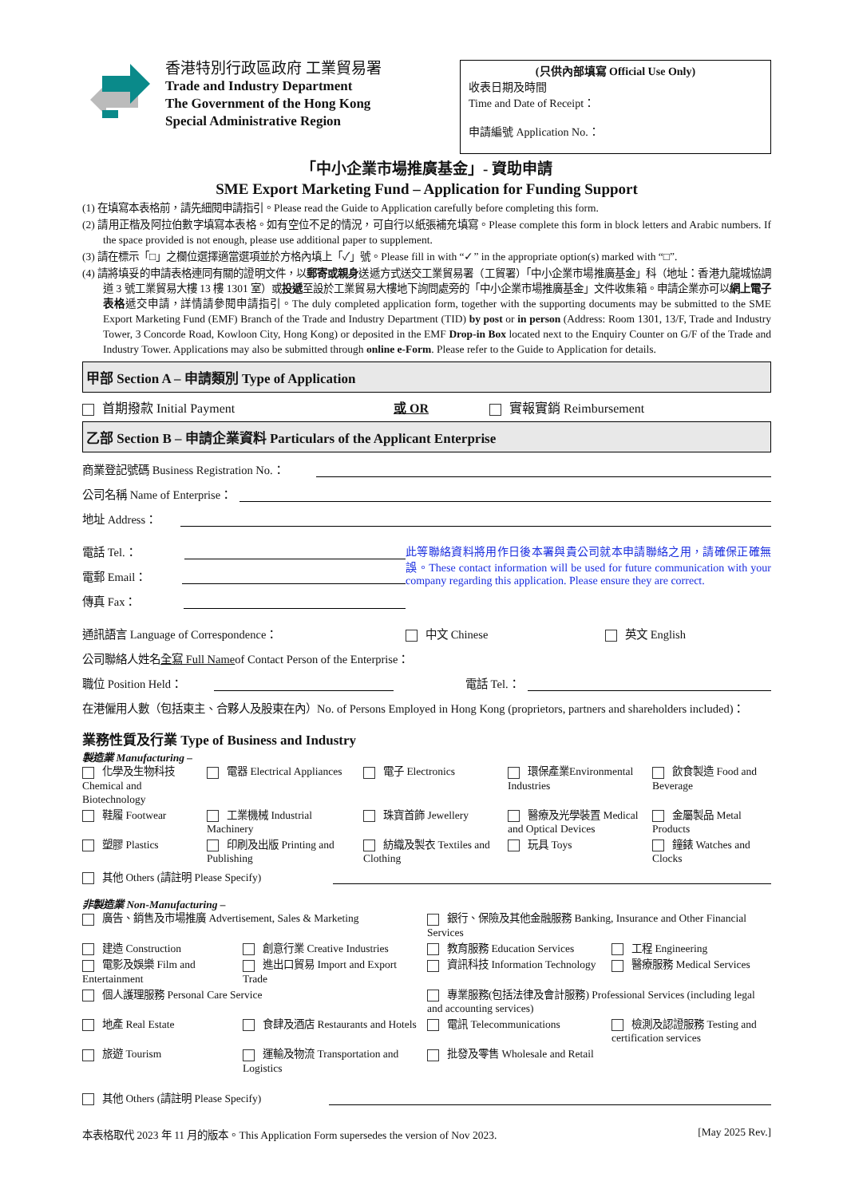香港特別行政區政府 工業貿易署
Trade and Industry Department
The Government of the Hong Kong
Special Administrative Region
(只供內部填寫 Official Use Only)
收表日期及時間
Time and Date of Receipt：
申請編號 Application No.：
「中小企業市場推廣基金」- 資助申請
SME Export Marketing Fund – Application for Funding Support
(1) 在填寫本表格前，請先細閱申請指引。Please read the Guide to Application carefully before completing this form.
(2) 請用正楷及阿拉伯數字填寫本表格。如有空位不足的情況，可自行以紙張補充填寫。Please complete this form in block letters and Arabic numbers. If the space provided is not enough, please use additional paper to supplement.
(3) 請在標示「□」之欄位選擇適當選項並於方格內填上「✓」號。Please fill in with “✓” in the appropriate option(s) marked with “□”.
(4) 請將填妥的申請表格連同有關的證明文件，以郵寄或親身送遞方式送交工業貿易署（工貿署）「中小企業市場推廣基金」科（地址：香港九龍城協調道 3 號工業貿易大樓 13 樓 1301 室）或投遞至設於工業貿易大樓地下詢問處旁的「中小企業市場推廣基金」文件收集箱。申請企業亦可以網上電子表格遞交申請，詳情請參閱申請指引。The duly completed application form, together with the supporting documents may be submitted to the SME Export Marketing Fund (EMF) Branch of the Trade and Industry Department (TID) by post or in person (Address: Room 1301, 13/F, Trade and Industry Tower, 3 Concorde Road, Kowloon City, Hong Kong) or deposited in the EMF Drop-in Box located next to the Enquiry Counter on G/F of the Trade and Industry Tower. Applications may also be submitted through online e-Form. Please refer to the Guide to Application for details.
甲部 Section A – 申請類別 Type of Application
首期撥款 Initial Payment 或 OR 實報實銷 Reimbursement
乙部 Section B – 申請企業資料 Particulars of the Applicant Enterprise
商業登記號碼 Business Registration No.：
公司名稱 Name of Enterprise：
地址 Address：
電話 Tel.：
電郵 Email：
傳真 Fax：
此等聯絡資料將用作日後本署與貴公司就本申請聯絡之用，請確保正確無誤。These contact information will be used for future communication with your company regarding this application. Please ensure they are correct.
通訊語言 Language of Correspondence： 中文 Chinese 英文 English
公司聯絡人姓名 全寫 Full Name of Contact Person of the Enterprise：
職位 Position Held： 電話 Tel.：
在港僱用人數（包括東主、合夥人及股東在內）No. of Persons Employed in Hong Kong (proprietors, partners and shareholders included)：
業務性質及行業 Type of Business and Industry
製造業 Manufacturing –
化學及生物科技 Chemical and Biotechnology
電器 Electrical Appliances
電子 Electronics
環保產業Environmental Industries
飲食製造 Food and Beverage
鞋履 Footwear
工業機械 Industrial Machinery
珠寶首飾 Jewellery
醫療及光學裝置 Medical and Optical Devices
金屬製品 Metal Products
塑膠 Plastics
印刷及出版 Printing and Publishing
紡織及製衣 Textiles and Clothing
玩具 Toys
鐘錶 Watches and Clocks
其他 Others (請註明 Please Specify)
非製造業 Non-Manufacturing –
廣告、銷售及市場推廣 Advertisement, Sales & Marketing
銀行、保險及其他金融服務 Banking, Insurance and Other Financial Services
建造 Construction
創意行業 Creative Industries
教育服務 Education Services
工程 Engineering
電影及娛樂 Film and Entertainment
進出口貿易 Import and Export Trade
資訊科技 Information Technology
醫療服務 Medical Services
個人護理服務 Personal Care Service
專業服務(包括法律及會計服務) Professional Services (including legal and accounting services)
地產 Real Estate
食肆及酒店 Restaurants and Hotels
電訊 Telecommunications
檢測及認證服務 Testing and certification services
旅遊 Tourism
運輸及物流 Transportation and Logistics
批發及零售 Wholesale and Retail
其他 Others (請註明 Please Specify)
本表格取代 2023 年 11 月的版本。This Application Form supersedes the version of Nov 2023. [May 2025 Rev.]